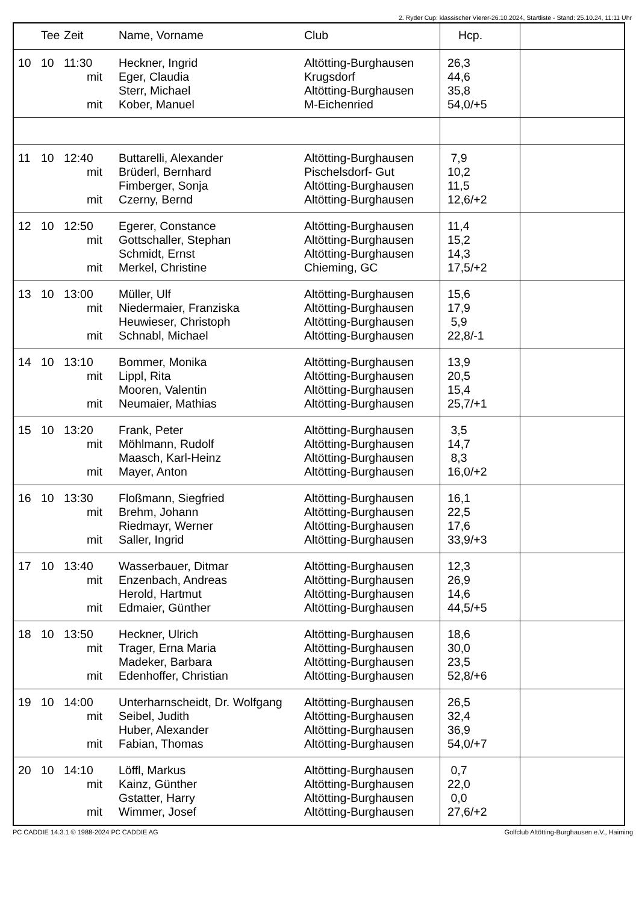2. Ryder Cup: klassischer Vierer-26.10.2024, Startliste - Stand: 25.10.24, 11:11 Uhr
| | Tee | Zeit | Name, Vorname | Club | Hcp. | |
| --- | --- | --- | --- | --- | --- | --- |
| 10 | 10 | 11:30 mit mit | Heckner, Ingrid Eger, Claudia Sterr, Michael Kober, Manuel | Altötting-Burghausen Krugsdorf Altötting-Burghausen M-Eichenried | 26,3 44,6 35,8 54,0/+5 | |
| 11 | 10 | 12:40 mit mit | Buttarelli, Alexander Brüderl, Bernhard Fimberger, Sonja Czerny, Bernd | Altötting-Burghausen Pischelsdorf- Gut Altötting-Burghausen Altötting-Burghausen | 7,9 10,2 11,5 12,6/+2 | |
| 12 | 10 | 12:50 mit mit | Egerer, Constance Gottschaller, Stephan Schmidt, Ernst Merkel, Christine | Altötting-Burghausen Altötting-Burghausen Altötting-Burghausen Chieming, GC | 11,4 15,2 14,3 17,5/+2 | |
| 13 | 10 | 13:00 mit mit | Müller, Ulf Niedermaier, Franziska Heuwieser, Christoph Schnabl, Michael | Altötting-Burghausen Altötting-Burghausen Altötting-Burghausen Altötting-Burghausen | 15,6 17,9 5,9 22,8/-1 | |
| 14 | 10 | 13:10 mit mit | Bommer, Monika Lippl, Rita Mooren, Valentin Neumaier, Mathias | Altötting-Burghausen Altötting-Burghausen Altötting-Burghausen Altötting-Burghausen | 13,9 20,5 15,4 25,7/+1 | |
| 15 | 10 | 13:20 mit mit | Frank, Peter Möhlmann, Rudolf Maasch, Karl-Heinz Mayer, Anton | Altötting-Burghausen Altötting-Burghausen Altötting-Burghausen Altötting-Burghausen | 3,5 14,7 8,3 16,0/+2 | |
| 16 | 10 | 13:30 mit mit | Floßmann, Siegfried Brehm, Johann Riedmayr, Werner Saller, Ingrid | Altötting-Burghausen Altötting-Burghausen Altötting-Burghausen Altötting-Burghausen | 16,1 22,5 17,6 33,9/+3 | |
| 17 | 10 | 13:40 mit mit | Wasserbauer, Ditmar Enzenbach, Andreas Herold, Hartmut Edmaier, Günther | Altötting-Burghausen Altötting-Burghausen Altötting-Burghausen Altötting-Burghausen | 12,3 26,9 14,6 44,5/+5 | |
| 18 | 10 | 13:50 mit mit | Heckner, Ulrich Trager, Erna Maria Madeker, Barbara Edenhoffer, Christian | Altötting-Burghausen Altötting-Burghausen Altötting-Burghausen Altötting-Burghausen | 18,6 30,0 23,5 52,8/+6 | |
| 19 | 10 | 14:00 mit mit | Unterharnscheidt, Dr. Wolfgang Seibel, Judith Huber, Alexander Fabian, Thomas | Altötting-Burghausen Altötting-Burghausen Altötting-Burghausen Altötting-Burghausen | 26,5 32,4 36,9 54,0/+7 | |
| 20 | 10 | 14:10 mit mit | Löffl, Markus Kainz, Günther Gstatter, Harry Wimmer, Josef | Altötting-Burghausen Altötting-Burghausen Altötting-Burghausen Altötting-Burghausen | 0,7 22,0 0,0 27,6/+2 | |
PC CADDIE 14.3.1 © 1988-2024 PC CADDIE AG Golfclub Altötting-Burghausen e.V., Haiming